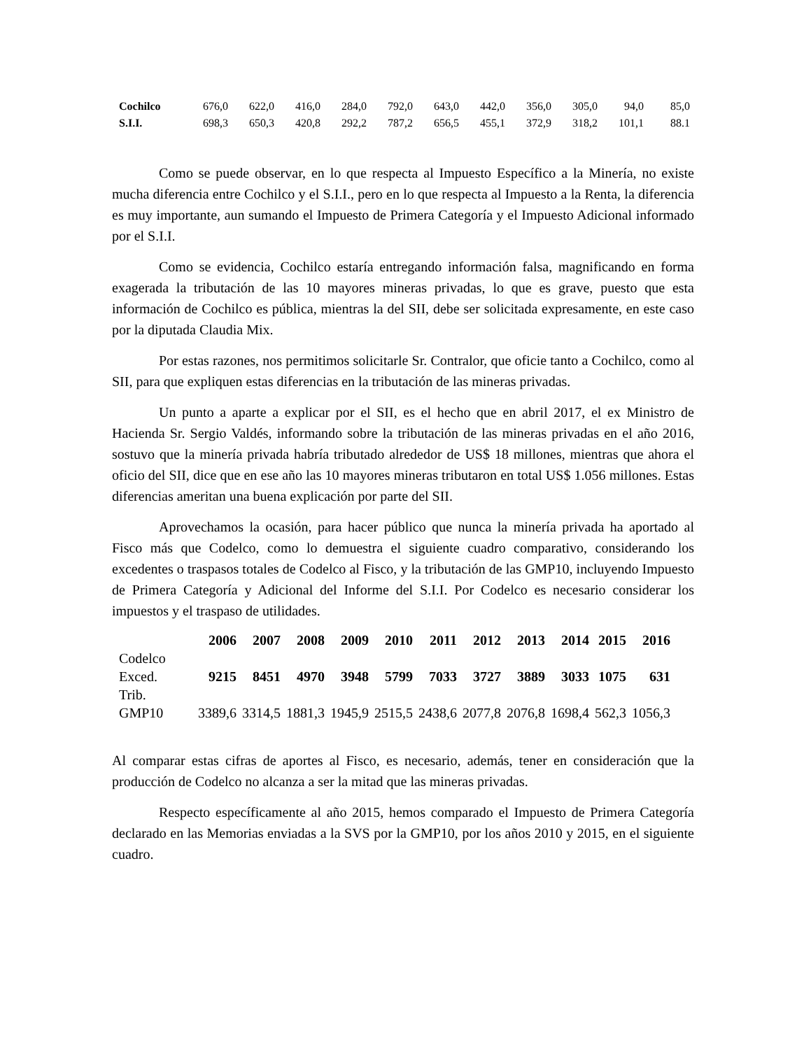| Cochilco | 676,0 | 622,0 | 416,0 | 284,0 | 792,0 | 643,0 | 442,0 | 356,0 | 305,0 | 94,0 | 85,0 |
| S.I.I. | 698,3 | 650,3 | 420,8 | 292,2 | 787,2 | 656,5 | 455,1 | 372,9 | 318,2 | 101,1 | 88.1 |
Como se puede observar, en lo que respecta al Impuesto Específico a la Minería, no existe mucha diferencia entre Cochilco y el S.I.I., pero en lo que respecta al Impuesto a la Renta, la diferencia es muy importante, aun sumando el Impuesto de Primera Categoría y el Impuesto Adicional informado por el S.I.I.
Como se evidencia, Cochilco estaría entregando información falsa, magnificando en forma exagerada la tributación de las 10 mayores mineras privadas, lo que es grave, puesto que esta información de Cochilco es pública, mientras la del SII, debe ser solicitada expresamente, en este caso por la diputada Claudia Mix.
Por estas razones, nos permitimos solicitarle Sr. Contralor, que oficie tanto a Cochilco, como al SII, para que expliquen estas diferencias en la tributación de las mineras privadas.
Un punto a aparte a explicar por el SII, es el hecho que en abril 2017, el ex Ministro de Hacienda Sr. Sergio Valdés, informando sobre la tributación de las mineras privadas en el año 2016, sostuvo que la minería privada habría tributado alrededor de US$ 18 millones, mientras que ahora el oficio del SII, dice que en ese año las 10 mayores mineras tributaron en total US$ 1.056 millones. Estas diferencias ameritan una buena explicación por parte del SII.
Aprovechamos la ocasión, para hacer público que nunca la minería privada ha aportado al Fisco más que Codelco, como lo demuestra el siguiente cuadro comparativo, considerando los excedentes o traspasos totales de Codelco al Fisco, y la tributación de las GMP10, incluyendo Impuesto de Primera Categoría y Adicional del Informe del S.I.I. Por Codelco es necesario considerar los impuestos y el traspaso de utilidades.
| | 2006 | 2007 | 2008 | 2009 | 2010 | 2011 | 2012 | 2013 | 2014 | 2015 | 2016 |
| --- | --- | --- | --- | --- | --- | --- | --- | --- | --- | --- | --- |
| Codelco Exced. | 9215 | 8451 | 4970 | 3948 | 5799 | 7033 | 3727 | 3889 | 3033 | 1075 | 631 |
| Trib. GMP10 | 3389,6 | 3314,5 | 1881,3 | 1945,9 | 2515,5 | 2438,6 | 2077,8 | 2076,8 | 1698,4 | 562,3 | 1056,3 |
Al comparar estas cifras de aportes al Fisco, es necesario, además, tener en consideración que la producción de Codelco no alcanza a ser la mitad que las mineras privadas.
Respecto específicamente al año 2015, hemos comparado el Impuesto de Primera Categoría declarado en las Memorias enviadas a la SVS por la GMP10, por los años 2010 y 2015, en el siguiente cuadro.